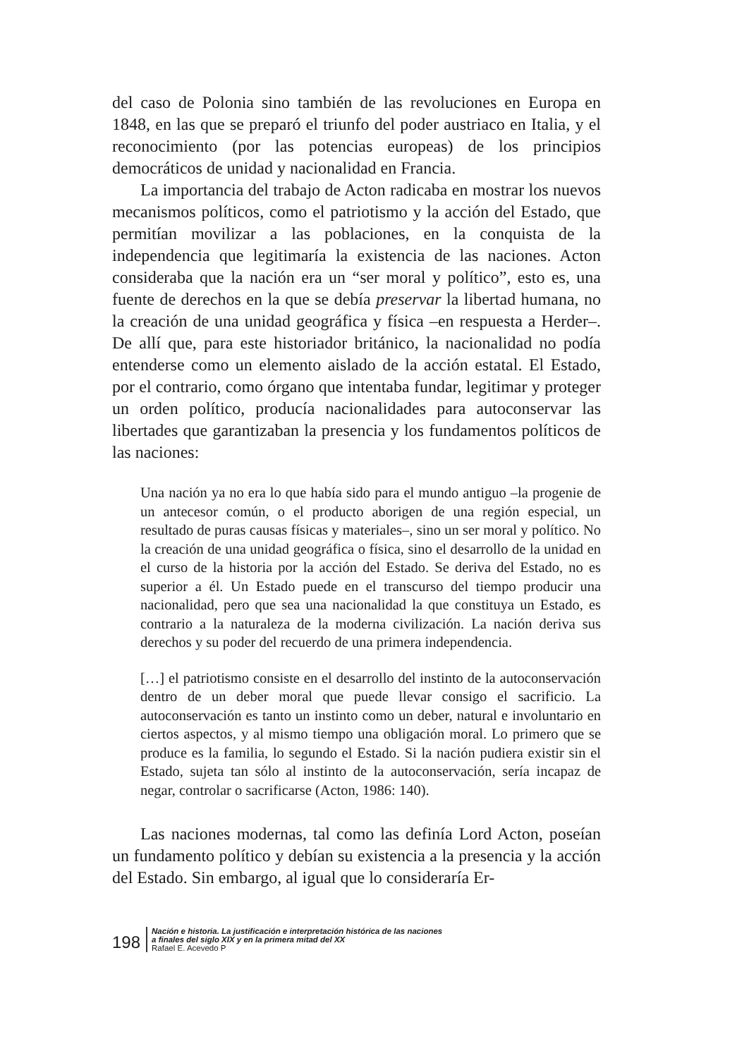del caso de Polonia sino también de las revoluciones en Europa en 1848, en las que se preparó el triunfo del poder austriaco en Italia, y el reconocimiento (por las potencias europeas) de los principios democráticos de unidad y nacionalidad en Francia.
La importancia del trabajo de Acton radicaba en mostrar los nuevos mecanismos políticos, como el patriotismo y la acción del Estado, que permitían movilizar a las poblaciones, en la conquista de la independencia que legitimaría la existencia de las naciones. Acton consideraba que la nación era un “ser moral y político”, esto es, una fuente de derechos en la que se debía preservar la libertad humana, no la creación de una unidad geográfica y física –en respuesta a Herder–. De allí que, para este historiador británico, la nacionalidad no podía entenderse como un elemento aislado de la acción estatal. El Estado, por el contrario, como órgano que intentaba fundar, legitimar y proteger un orden político, producía nacionalidades para autoconservar las libertades que garantizaban la presencia y los fundamentos políticos de las naciones:
Una nación ya no era lo que había sido para el mundo antiguo –la progenie de un antecesor común, o el producto aborigen de una región especial, un resultado de puras causas físicas y materiales–, sino un ser moral y político. No la creación de una unidad geográfica o física, sino el desarrollo de la unidad en el curso de la historia por la acción del Estado. Se deriva del Estado, no es superior a él. Un Estado puede en el transcurso del tiempo producir una nacionalidad, pero que sea una nacionalidad la que constituya un Estado, es contrario a la naturaleza de la moderna civilización. La nación deriva sus derechos y su poder del recuerdo de una primera independencia.
[…] el patriotismo consiste en el desarrollo del instinto de la autoconservación dentro de un deber moral que puede llevar consigo el sacrificio. La autoconservación es tanto un instinto como un deber, natural e involuntario en ciertos aspectos, y al mismo tiempo una obligación moral. Lo primero que se produce es la familia, lo segundo el Estado. Si la nación pudiera existir sin el Estado, sujeta tan sólo al instinto de la autoconservación, sería incapaz de negar, controlar o sacrificarse (Acton, 1986: 140).
Las naciones modernas, tal como las definía Lord Acton, poseían un fundamento político y debían su existencia a la presencia y la acción del Estado. Sin embargo, al igual que lo consideraría Er-
198
Nación e historia. La justificación e interpretación histórica de las naciones
a finales del siglo XIX y en la primera mitad del XX
Rafael E. Acevedo P